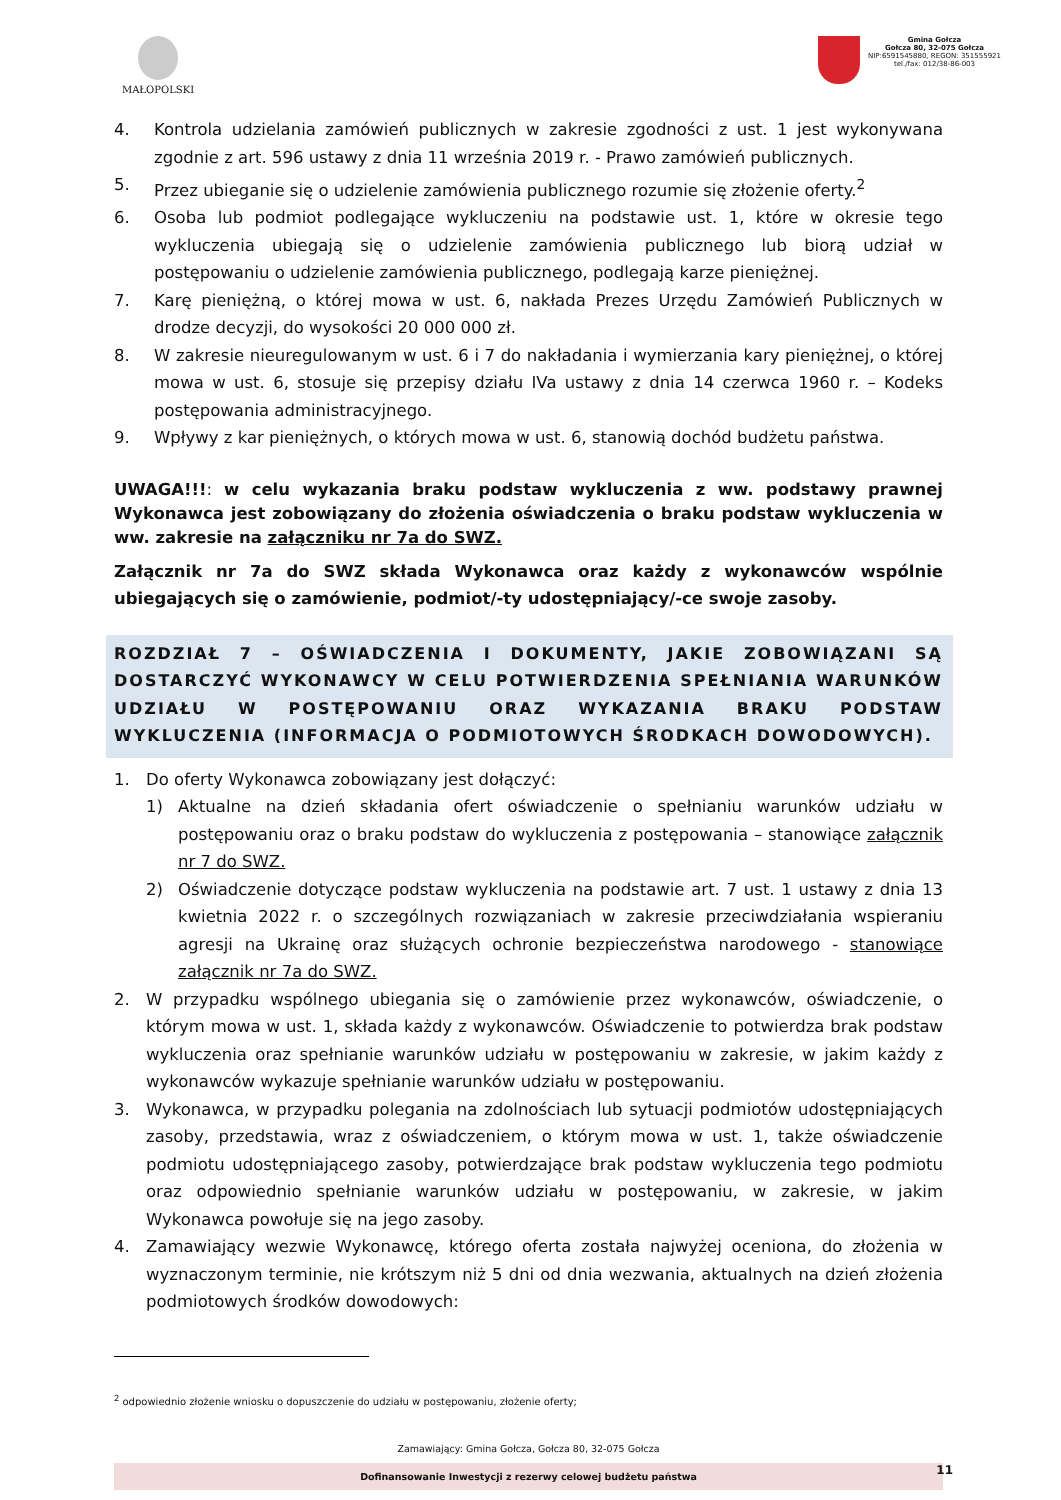MAŁOPOLSKI
Gmina Gołcza
Gołcza 80, 32-075 Gołcza
NIP:6591545880, REGON: 351555921
tel./fax: 012/38-86-003
4. Kontrola udzielania zamówień publicznych w zakresie zgodności z ust. 1 jest wykonywana zgodnie z art. 596 ustawy z dnia 11 września 2019 r. - Prawo zamówień publicznych.
5. Przez ubieganie się o udzielenie zamówienia publicznego rozumie się złożenie oferty.<sup>2</sup>
6. Osoba lub podmiot podlegające wykluczeniu na podstawie ust. 1, które w okresie tego wykluczenia ubiegają się o udzielenie zamówienia publicznego lub biorą udział w postępowaniu o udzielenie zamówienia publicznego, podlegają karze pieniężnej.
7. Karę pieniężną, o której mowa w ust. 6, nakłada Prezes Urzędu Zamówień Publicznych w drodze decyzji, do wysokości 20 000 000 zł.
8. W zakresie nieuregulowanym w ust. 6 i 7 do nakładania i wymierzania kary pieniężnej, o której mowa w ust. 6, stosuje się przepisy działu IVa ustawy z dnia 14 czerwca 1960 r. – Kodeks postępowania administracyjnego.
9. Wpływy z kar pieniężnych, o których mowa w ust. 6, stanowią dochód budżetu państwa.
UWAGA!!!: w celu wykazania braku podstaw wykluczenia z ww. podstawy prawnej Wykonawca jest zobowiązany do złożenia oświadczenia o braku podstaw wykluczenia w ww. zakresie na załączniku nr 7a do SWZ.
Załącznik nr 7a do SWZ składa Wykonawca oraz każdy z wykonawców wspólnie ubiegających się o zamówienie, podmiot/-ty udostępniający/-ce swoje zasoby.
ROZDZIAŁ 7 – OŚWIADCZENIA I DOKUMENTY, JAKIE ZOBOWIĄZANI SĄ DOSTARCZYĆ WYKONAWCY W CELU POTWIERDZENIA SPEŁNIANIA WARUNKÓW UDZIAŁU W POSTĘPOWANIU ORAZ WYKAZANIA BRAKU PODSTAW WYKLUCZENIA (INFORMACJA O PODMIOTOWYCH ŚRODKACH DOWODOWYCH).
1. Do oferty Wykonawca zobowiązany jest dołączyć:
1) Aktualne na dzień składania ofert oświadczenie o spełnianiu warunków udziału w postępowaniu oraz o braku podstaw do wykluczenia z postępowania – stanowiące załącznik nr 7 do SWZ.
2) Oświadczenie dotyczące podstaw wykluczenia na podstawie art. 7 ust. 1 ustawy z dnia 13 kwietnia 2022 r. o szczególnych rozwiązaniach w zakresie przeciwdziałania wspieraniu agresji na Ukrainę oraz służących ochronie bezpieczeństwa narodowego - stanowiące załącznik nr 7a do SWZ.
2. W przypadku wspólnego ubiegania się o zamówienie przez wykonawców, oświadczenie, o którym mowa w ust. 1, składa każdy z wykonawców. Oświadczenie to potwierdza brak podstaw wykluczenia oraz spełnianie warunków udziału w postępowaniu w zakresie, w jakim każdy z wykonawców wykazuje spełnianie warunków udziału w postępowaniu.
3. Wykonawca, w przypadku polegania na zdolnościach lub sytuacji podmiotów udostępniających zasoby, przedstawia, wraz z oświadczeniem, o którym mowa w ust. 1, także oświadczenie podmiotu udostępniającego zasoby, potwierdzające brak podstaw wykluczenia tego podmiotu oraz odpowiednio spełnianie warunków udziału w postępowaniu, w zakresie, w jakim Wykonawca powołuje się na jego zasoby.
4. Zamawiający wezwie Wykonawcę, którego oferta została najwyżej oceniona, do złożenia w wyznaczonym terminie, nie krótszym niż 5 dni od dnia wezwania, aktualnych na dzień złożenia podmiotowych środków dowodowych:
<sup>2</sup> odpowiednio złożenie wniosku o dopuszczenie do udziału w postępowaniu, złożenie oferty;
Zamawiający: Gmina Gołcza, Gołcza 80, 32-075 Gołcza
Dofinansowanie Inwestycji z rezerwy celowej budżetu państwa 11